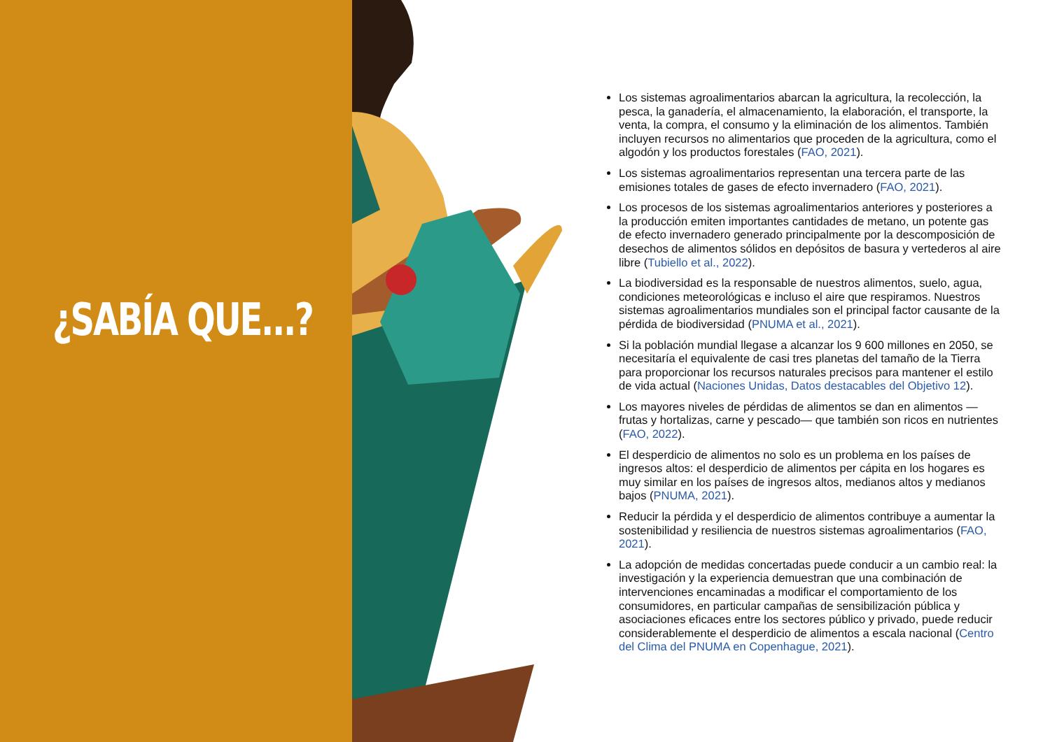¿SABÍA QUE...?
Los sistemas agroalimentarios abarcan la agricultura, la recolección, la pesca, la ganadería, el almacenamiento, la elaboración, el transporte, la venta, la compra, el consumo y la eliminación de los alimentos. También incluyen recursos no alimentarios que proceden de la agricultura, como el algodón y los productos forestales (FAO, 2021).
Los sistemas agroalimentarios representan una tercera parte de las emisiones totales de gases de efecto invernadero (FAO, 2021).
Los procesos de los sistemas agroalimentarios anteriores y posteriores a la producción emiten importantes cantidades de metano, un potente gas de efecto invernadero generado principalmente por la descomposición de desechos de alimentos sólidos en depósitos de basura y vertederos al aire libre (Tubiello et al., 2022).
La biodiversidad es la responsable de nuestros alimentos, suelo, agua, condiciones meteorológicas e incluso el aire que respiramos. Nuestros sistemas agroalimentarios mundiales son el principal factor causante de la pérdida de biodiversidad (PNUMA et al., 2021).
Si la población mundial llegase a alcanzar los 9 600 millones en 2050, se necesitaría el equivalente de casi tres planetas del tamaño de la Tierra para proporcionar los recursos naturales precisos para mantener el estilo de vida actual (Naciones Unidas, Datos destacables del Objetivo 12).
Los mayores niveles de pérdidas de alimentos se dan en alimentos —frutas y hortalizas, carne y pescado— que también son ricos en nutrientes (FAO, 2022).
El desperdicio de alimentos no solo es un problema en los países de ingresos altos: el desperdicio de alimentos per cápita en los hogares es muy similar en los países de ingresos altos, medianos altos y medianos bajos (PNUMA, 2021).
Reducir la pérdida y el desperdicio de alimentos contribuye a aumentar la sostenibilidad y resiliencia de nuestros sistemas agroalimentarios (FAO, 2021).
La adopción de medidas concertadas puede conducir a un cambio real: la investigación y la experiencia demuestran que una combinación de intervenciones encaminadas a modificar el comportamiento de los consumidores, en particular campañas de sensibilización pública y asociaciones eficaces entre los sectores público y privado, puede reducir considerablemente el desperdicio de alimentos a escala nacional (Centro del Clima del PNUMA en Copenhague, 2021).